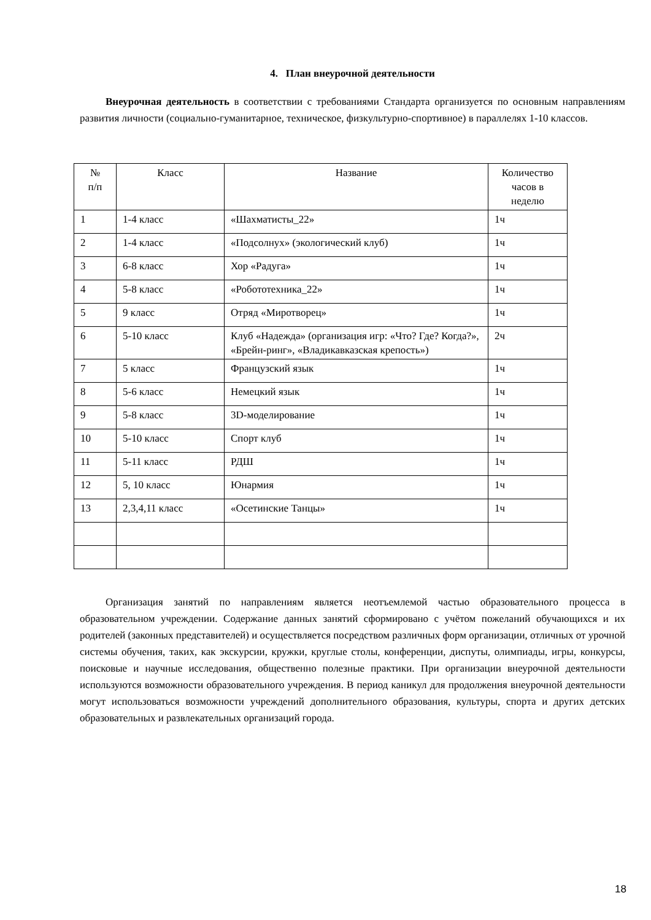4. План внеурочной деятельности
Внеурочная деятельность в соответствии с требованиями Стандарта организуется по основным направлениям развития личности (социально-гуманитарное, техническое, физкультурно-спортивное) в параллелях 1-10 классов.
| № п/п | Класс | Название | Количество часов в неделю |
| --- | --- | --- | --- |
| 1 | 1-4 класс | «Шахматисты_22» | 1ч |
| 2 | 1-4 класс | «Подсолнух» (экологический клуб) | 1ч |
| 3 | 6-8 класс | Хор «Радуга» | 1ч |
| 4 | 5-8 класс | «Робототехника_22» | 1ч |
| 5 | 9 класс | Отряд «Миротворец» | 1ч |
| 6 | 5-10 класс | Клуб «Надежда» (организация игр: «Что? Где? Когда?», «Брейн-ринг», «Владикавказская крепость») | 2ч |
| 7 | 5 класс | Французский язык | 1ч |
| 8 | 5-6 класс | Немецкий язык | 1ч |
| 9 | 5-8 класс | 3D-моделирование | 1ч |
| 10 | 5-10 класс | Спорт клуб | 1ч |
| 11 | 5-11 класс | РДШ | 1ч |
| 12 | 5, 10 класс | Юнармия | 1ч |
| 13 | 2,3,4,11 класс | «Осетинские Танцы» | 1ч |
Организация занятий по направлениям является неотъемлемой частью образовательного процесса в образовательном учреждении. Содержание данных занятий сформировано с учётом пожеланий обучающихся и их родителей (законных представителей) и осуществляется посредством различных форм организации, отличных от урочной системы обучения, таких, как экскурсии, кружки, круглые столы, конференции, диспуты, олимпиады, игры, конкурсы, поисковые и научные исследования, общественно полезные практики. При организации внеурочной деятельности используются возможности образовательного учреждения. В период каникул для продолжения внеурочной деятельности могут использоваться возможности учреждений дополнительного образования, культуры, спорта и других детских образовательных и развлекательных организаций города.
18